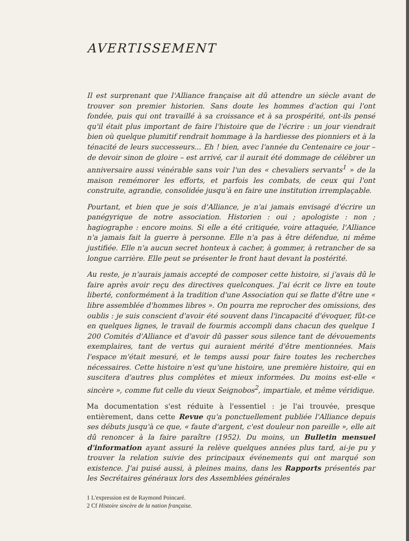AVERTISSEMENT
Il est surprenant que l'Alliance française ait dû attendre un siècle avant de trouver son premier historien. Sans doute les hommes d'action qui l'ont fondée, puis qui ont travaillé à sa croissance et à sa prospérité, ont-ils pensé qu'il était plus important de faire l'histoire que de l'écrire : un jour viendrait bien où quelque plumitif rendrait hommage à la hardiesse des pionniers et à la ténacité de leurs successeurs... Eh ! bien, avec l'année du Centenaire ce jour – de devoir sinon de gloire – est arrivé, car il aurait été dommage de célébrer un anniversaire aussi vénérable sans voir l'un des « chevaliers servants<sup>1</sup> » de la maison remémorer les efforts, et parfois les combats, de ceux qui l'ont construite, agrandie, consolidée jusqu'à en faire une institution irremplaçable.
Pourtant, et bien que je sois d'Alliance, je n'ai jamais envisagé d'écrire un panégyrique de notre association. Historien : oui ; apologiste : non ; hagiographe : encore moins. Si elle a été critiquée, voire attaquée, l'Alliance n'a jamais fait la guerre à personne. Elle n'a pas à être défendue, ni même justifiée. Elle n'a aucun secret honteux à cacher, à gommer, à retrancher de sa longue carrière. Elle peut se présenter le front haut devant la postérité.
Au reste, je n'aurais jamais accepté de composer cette histoire, si j'avais dû le faire après avoir reçu des directives quelconques. J'ai écrit ce livre en toute liberté, conformément à la tradition d'une Association qui se flatte d'être une « libre assemblée d'hommes libres ». On pourra me reprocher des omissions, des oublis : je suis conscient d'avoir été souvent dans l'incapacité d'évoquer, fût-ce en quelques lignes, le travail de fourmis accompli dans chacun des quelque 1 200 Comités d'Alliance et d'avoir dû passer sous silence tant de dévouements exemplaires, tant de vertus qui auraient mérité d'être mentionnées. Mais l'espace m'était mesuré, et le temps aussi pour faire toutes les recherches nécessaires. Cette histoire n'est qu'une histoire, une première histoire, qui en suscitera d'autres plus complètes et mieux informées. Du moins est-elle « sincère », comme fut celle du vieux Seignobos<sup>2</sup>, impartiale, et même véridique.
Ma documentation s'est réduite à l'essentiel : je l'ai trouvée, presque entièrement, dans cette Revue qu'a ponctuellement publiée l'Alliance depuis ses débuts jusqu'à ce que, « faute d'argent, c'est douleur non pareille », elle ait dû renoncer à la faire paraître (1952). Du moins, un Bulletin mensuel d'information ayant assuré la relève quelques années plus tard, ai-je pu y trouver la relation suivie des principaux événements qui ont marqué son existence. J'ai puisé aussi, à pleines mains, dans les Rapports présentés par les Secrétaires généraux lors des Assemblées générales
1 L'expression est de Raymond Poincaré.
2 Cf Histoire sincère de la nation française.